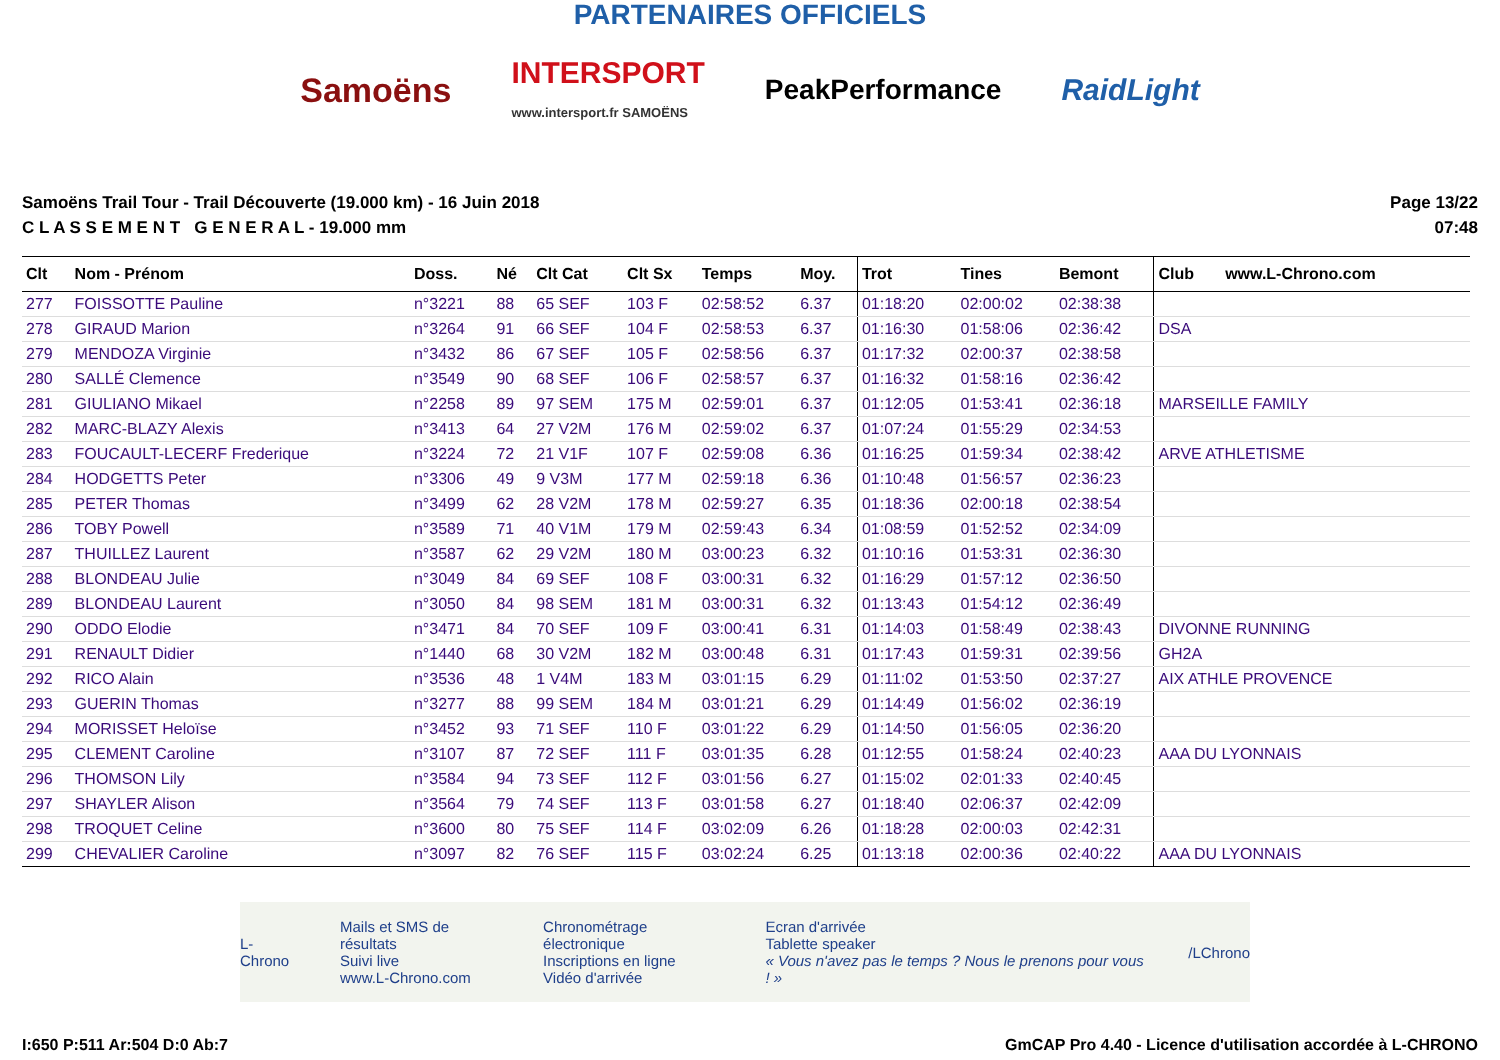PARTENAIRES OFFICIELS
Samoëns INTERSPORT
www.intersport.fr SAMOËNS PeakPerformance RaidLight
Samoëns Trail Tour - Trail Découverte (19.000 km) - 16 Juin 2018
C L A S S E M E N T G E N E R A L - 19.000 mm
Page 13/22
07:48
| Clt | Nom - Prénom | Doss. | Né | Clt Cat | Clt Sx | Temps | Moy. | Trot | Tines | Bemont | Club www.L-Chrono.com |
| --- | --- | --- | --- | --- | --- | --- | --- | --- | --- | --- | --- |
| 277 | FOISSOTTE Pauline | n°3221 | 88 | 65 SEF | 103 F | 02:58:52 | 6.37 | 01:18:20 | 02:00:02 | 02:38:38 | |
| 278 | GIRAUD Marion | n°3264 | 91 | 66 SEF | 104 F | 02:58:53 | 6.37 | 01:16:30 | 01:58:06 | 02:36:42 | DSA |
| 279 | MENDOZA Virginie | n°3432 | 86 | 67 SEF | 105 F | 02:58:56 | 6.37 | 01:17:32 | 02:00:37 | 02:38:58 | |
| 280 | SALLÉ Clemence | n°3549 | 90 | 68 SEF | 106 F | 02:58:57 | 6.37 | 01:16:32 | 01:58:16 | 02:36:42 | |
| 281 | GIULIANO Mikael | n°2258 | 89 | 97 SEM | 175 M | 02:59:01 | 6.37 | 01:12:05 | 01:53:41 | 02:36:18 | MARSEILLE FAMILY |
| 282 | MARC-BLAZY Alexis | n°3413 | 64 | 27 V2M | 176 M | 02:59:02 | 6.37 | 01:07:24 | 01:55:29 | 02:34:53 | |
| 283 | FOUCAULT-LECERF Frederique | n°3224 | 72 | 21 V1F | 107 F | 02:59:08 | 6.36 | 01:16:25 | 01:59:34 | 02:38:42 | ARVE ATHLETISME |
| 284 | HODGETTS Peter | n°3306 | 49 | 9 V3M | 177 M | 02:59:18 | 6.36 | 01:10:48 | 01:56:57 | 02:36:23 | |
| 285 | PETER Thomas | n°3499 | 62 | 28 V2M | 178 M | 02:59:27 | 6.35 | 01:18:36 | 02:00:18 | 02:38:54 | |
| 286 | TOBY Powell | n°3589 | 71 | 40 V1M | 179 M | 02:59:43 | 6.34 | 01:08:59 | 01:52:52 | 02:34:09 | |
| 287 | THUILLEZ Laurent | n°3587 | 62 | 29 V2M | 180 M | 03:00:23 | 6.32 | 01:10:16 | 01:53:31 | 02:36:30 | |
| 288 | BLONDEAU Julie | n°3049 | 84 | 69 SEF | 108 F | 03:00:31 | 6.32 | 01:16:29 | 01:57:12 | 02:36:50 | |
| 289 | BLONDEAU Laurent | n°3050 | 84 | 98 SEM | 181 M | 03:00:31 | 6.32 | 01:13:43 | 01:54:12 | 02:36:49 | |
| 290 | ODDO Elodie | n°3471 | 84 | 70 SEF | 109 F | 03:00:41 | 6.31 | 01:14:03 | 01:58:49 | 02:38:43 | DIVONNE RUNNING |
| 291 | RENAULT Didier | n°1440 | 68 | 30 V2M | 182 M | 03:00:48 | 6.31 | 01:17:43 | 01:59:31 | 02:39:56 | GH2A |
| 292 | RICO Alain | n°3536 | 48 | 1 V4M | 183 M | 03:01:15 | 6.29 | 01:11:02 | 01:53:50 | 02:37:27 | AIX ATHLE PROVENCE |
| 293 | GUERIN Thomas | n°3277 | 88 | 99 SEM | 184 M | 03:01:21 | 6.29 | 01:14:49 | 01:56:02 | 02:36:19 | |
| 294 | MORISSET Heloïse | n°3452 | 93 | 71 SEF | 110 F | 03:01:22 | 6.29 | 01:14:50 | 01:56:05 | 02:36:20 | |
| 295 | CLEMENT Caroline | n°3107 | 87 | 72 SEF | 111 F | 03:01:35 | 6.28 | 01:12:55 | 01:58:24 | 02:40:23 | AAA DU LYONNAIS |
| 296 | THOMSON Lily | n°3584 | 94 | 73 SEF | 112 F | 03:01:56 | 6.27 | 01:15:02 | 02:01:33 | 02:40:45 | |
| 297 | SHAYLER Alison | n°3564 | 79 | 74 SEF | 113 F | 03:01:58 | 6.27 | 01:18:40 | 02:06:37 | 02:42:09 | |
| 298 | TROQUET Celine | n°3600 | 80 | 75 SEF | 114 F | 03:02:09 | 6.26 | 01:18:28 | 02:00:03 | 02:42:31 | |
| 299 | CHEVALIER Caroline | n°3097 | 82 | 76 SEF | 115 F | 03:02:24 | 6.25 | 01:13:18 | 02:00:36 | 02:40:22 | AAA DU LYONNAIS |
L-Chrono
Mails et SMS de résultats
Suivi live
www.L-Chrono.com
Chronométrage électronique
Inscriptions en ligne
Vidéo d'arrivée
Ecran d'arrivée
Tablette speaker
« Vous n'avez pas le temps ? Nous le prenons pour vous ! »
/LChrono
I:650 P:511 Ar:504 D:0 Ab:7 GmCAP Pro 4.40 - Licence d'utilisation accordée à L-CHRONO